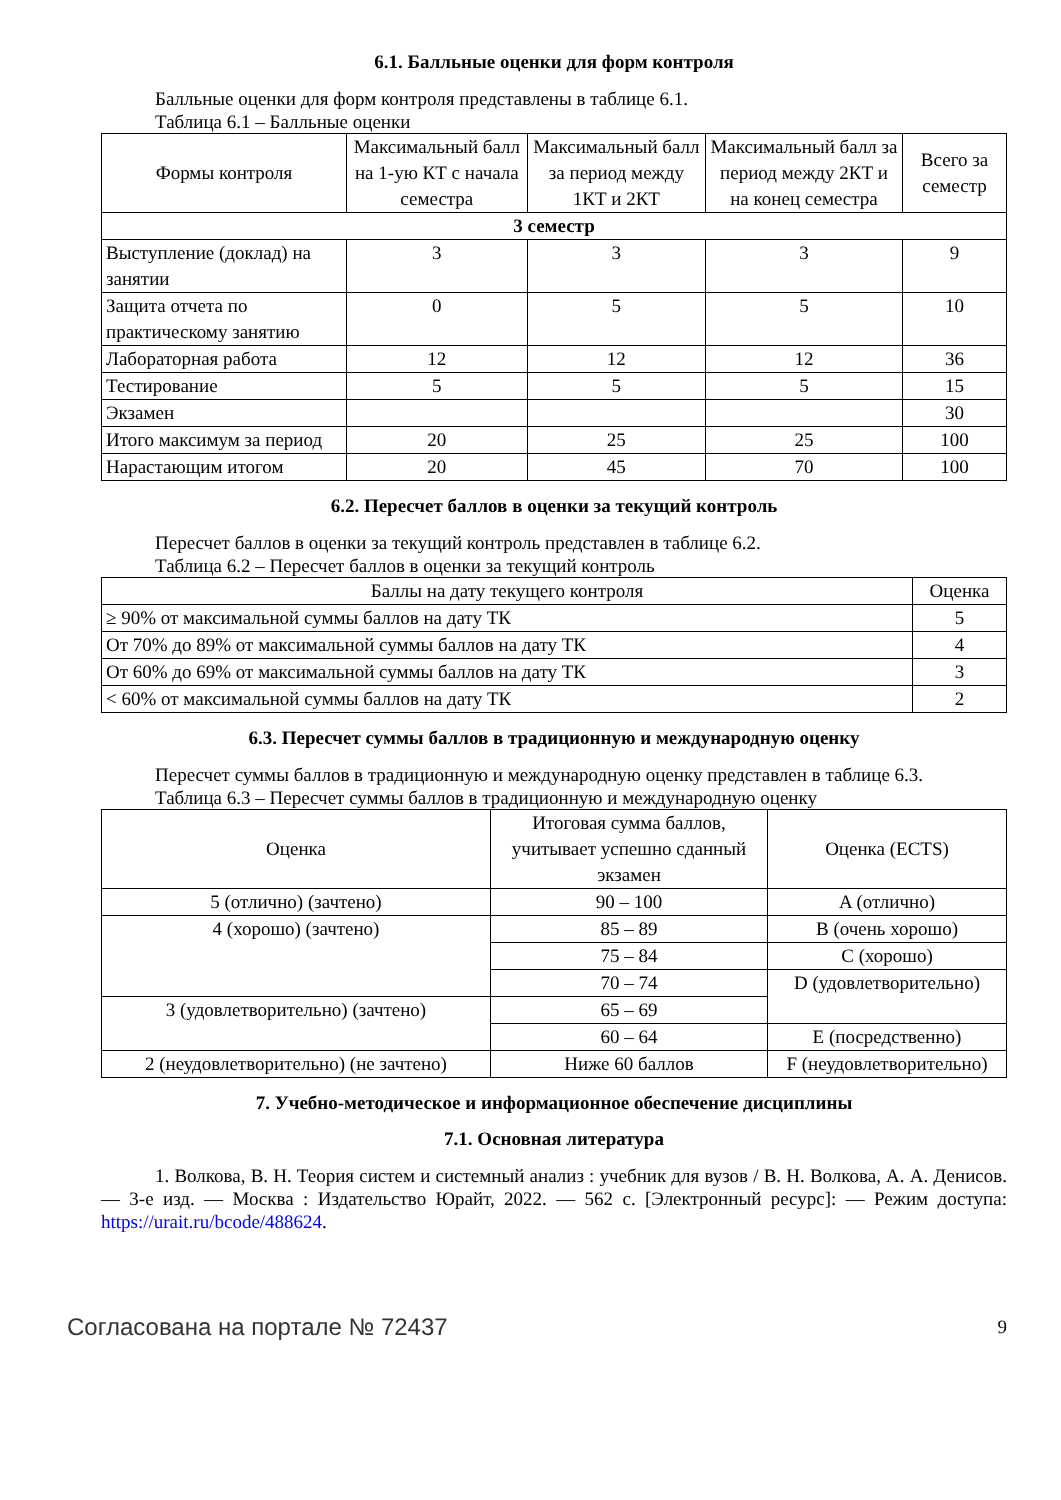6.1. Балльные оценки для форм контроля
Балльные оценки для форм контроля представлены в таблице 6.1.
Таблица 6.1 – Балльные оценки
| Формы контроля | Максимальный балл на 1-ую КТ с начала семестра | Максимальный балл за период между 1КТ и 2КТ | Максимальный балл за период между 2КТ и на конец семестра | Всего за семестр |
| --- | --- | --- | --- | --- |
| 3 семестр | | | | |
| Выступление (доклад) на занятии | 3 | 3 | 3 | 9 |
| Защита отчета по практическому занятию | 0 | 5 | 5 | 10 |
| Лабораторная работа | 12 | 12 | 12 | 36 |
| Тестирование | 5 | 5 | 5 | 15 |
| Экзамен | | | | 30 |
| Итого максимум за период | 20 | 25 | 25 | 100 |
| Нарастающим итогом | 20 | 45 | 70 | 100 |
6.2. Пересчет баллов в оценки за текущий контроль
Пересчет баллов в оценки за текущий контроль представлен в таблице 6.2.
Таблица 6.2 – Пересчет баллов в оценки за текущий контроль
| Баллы на дату текущего контроля | Оценка |
| --- | --- |
| ≥ 90% от максимальной суммы баллов на дату ТК | 5 |
| От 70% до 89% от максимальной суммы баллов на дату ТК | 4 |
| От 60% до 69% от максимальной суммы баллов на дату ТК | 3 |
| < 60% от максимальной суммы баллов на дату ТК | 2 |
6.3. Пересчет суммы баллов в традиционную и международную оценку
Пересчет суммы баллов в традиционную и международную оценку представлен в таблице 6.3.
Таблица 6.3 – Пересчет суммы баллов в традиционную и международную оценку
| Оценка | Итоговая сумма баллов, учитывает успешно сданный экзамен | Оценка (ECTS) |
| --- | --- | --- |
| 5 (отлично) (зачтено) | 90 – 100 | A (отлично) |
| 4 (хорошо) (зачтено) | 85 – 89 | B (очень хорошо) |
| | 75 – 84 | C (хорошо) |
| | 70 – 74 | D (удовлетворительно) |
| 3 (удовлетворительно) (зачтено) | 65 – 69 | |
| | 60 – 64 | E (посредственно) |
| 2 (неудовлетворительно) (не зачтено) | Ниже 60 баллов | F (неудовлетворительно) |
7. Учебно-методическое и информационное обеспечение дисциплины
7.1. Основная литература
1. Волкова, В. Н. Теория систем и системный анализ : учебник для вузов / В. Н. Волкова, А. А. Денисов. — 3-е изд. — Москва : Издательство Юрайт, 2022. — 562 с. [Электронный ресурс]: — Режим доступа: https://urait.ru/bcode/488624.
Согласована на портале № 72437 9